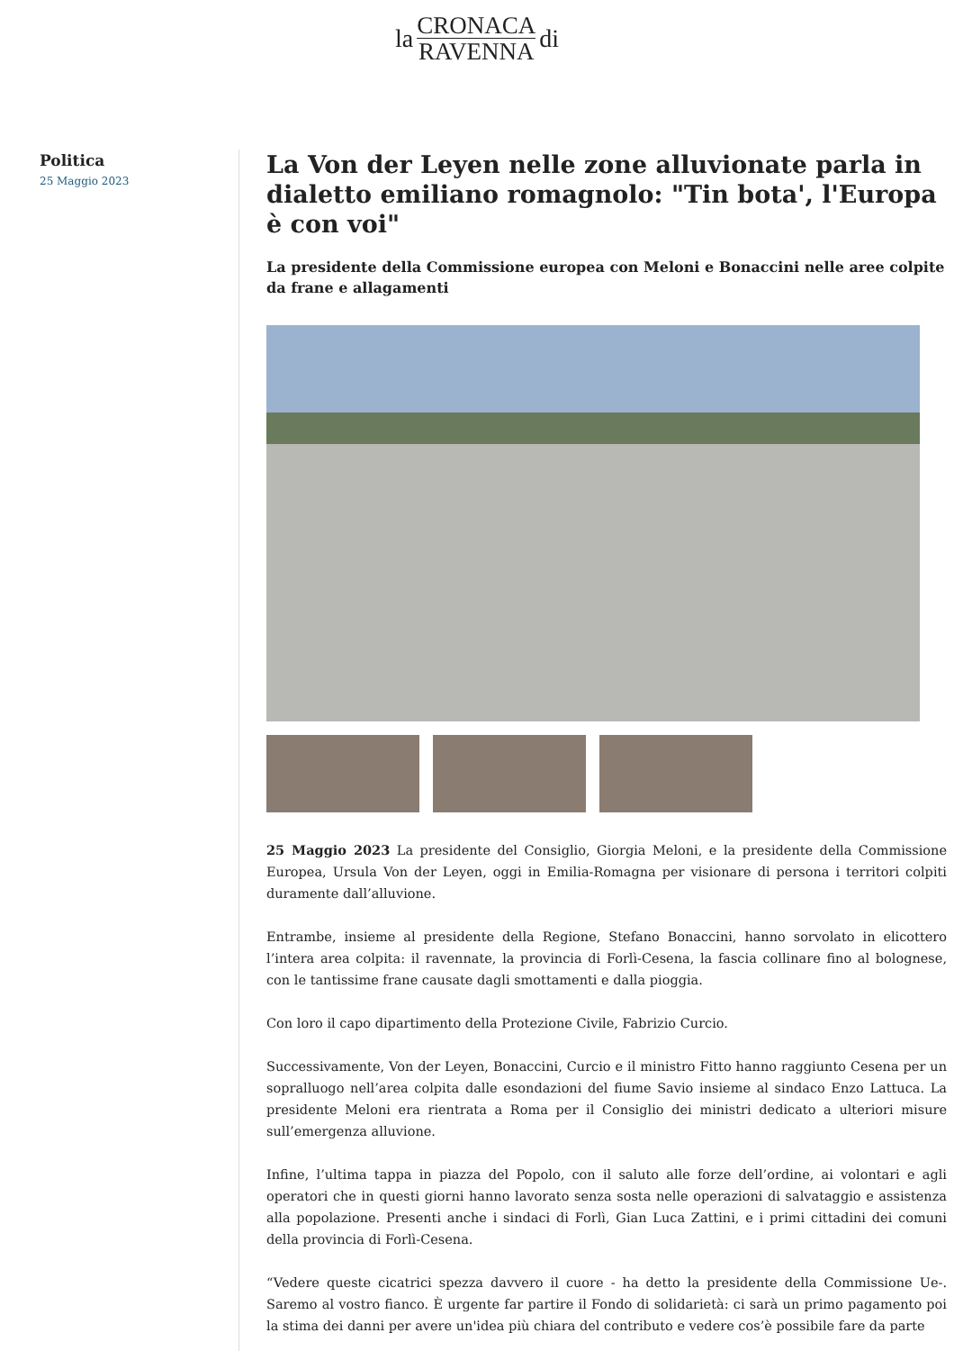la
CRONACA
RAVENNA
di
Politica
25 Maggio 2023
La Von der Leyen nelle zone alluvionate parla in dialetto emiliano romagnolo: "Tin bota', l'Europa è con voi"
La presidente della Commissione europea con Meloni e Bonaccini nelle aree colpite da frane e allagamenti
25 Maggio 2023 La presidente del Consiglio, Giorgia Meloni, e la presidente della Commissione Europea, Ursula Von der Leyen, oggi in Emilia-Romagna per visionare di persona i territori colpiti duramente dall’alluvione.
Entrambe, insieme al presidente della Regione, Stefano Bonaccini, hanno sorvolato in elicottero l’intera area colpita: il ravennate, la provincia di Forlì-Cesena, la fascia collinare fino al bolognese, con le tantissime frane causate dagli smottamenti e dalla pioggia.
Con loro il capo dipartimento della Protezione Civile, Fabrizio Curcio.
Successivamente, Von der Leyen, Bonaccini, Curcio e il ministro Fitto hanno raggiunto Cesena per un sopralluogo nell’area colpita dalle esondazioni del fiume Savio insieme al sindaco Enzo Lattuca. La presidente Meloni era rientrata a Roma per il Consiglio dei ministri dedicato a ulteriori misure sull’emergenza alluvione.
Infine, l’ultima tappa in piazza del Popolo, con il saluto alle forze dell’ordine, ai volontari e agli operatori che in questi giorni hanno lavorato senza sosta nelle operazioni di salvataggio e assistenza alla popolazione. Presenti anche i sindaci di Forlì, Gian Luca Zattini, e i primi cittadini dei comuni della provincia di Forlì-Cesena.
“Vedere queste cicatrici spezza davvero il cuore - ha detto la presidente della Commissione Ue-. Saremo al vostro fianco. È urgente far partire il Fondo di solidarietà: ci sarà un primo pagamento poi la stima dei danni per avere un'idea più chiara del contributo e vedere cos’è possibile fare da parte